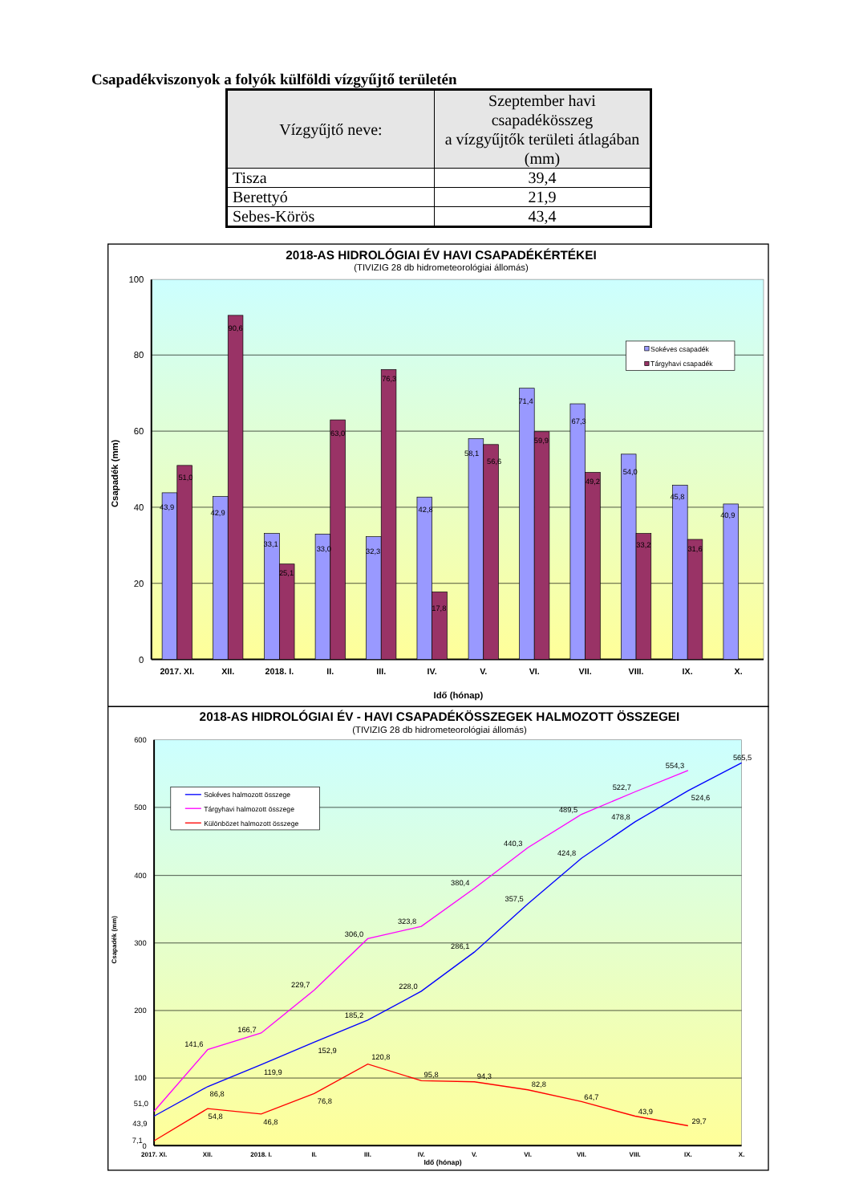Csapadékviszonyok a folyók külföldi vízgyűjtő területén
| Vízgyűjtő neve: | Szeptember havi csapadékösszeg a vízgyűjtők területi átlagában (mm) |
| --- | --- |
| Tisza | 39,4 |
| Berettyó | 21,9 |
| Sebes-Körös | 43,4 |
2018-AS HIDROLÓGIAI ÉV HAVI CSAPADÉKÉRTÉKEI
(TIVIZIG 28 db hidrometeorológiai állomás)
100
80
60
40
20
0
Csapadék (mm)
43,9
42,9
33,1
33,0
32,3
42,8
58,1
71,4
67,3
54,0
45,8
40,9
51,0
90,6
25,1
63,0
76,3
17,8
56,6
59,9
49,2
33,2
31,6
Sokéves csapadék
Tárgyhavi csapadék
2017. XI.
XII.
2018. I.
II.
III.
IV.
V.
VI.
VII.
VIII.
IX.
X.
Idő (hónap)
2018-AS HIDROLÓGIAI ÉV - HAVI CSAPADÉKÖSSZEGEK HALMOZOTT ÖSSZEGEI
(TIVIZIG 28 db hidrometeorológiai állomás)
600
500
400
300
200
100
0
Csapadék (mm)
43,9
86,8
119,9
152,9
185,2
228,0
286,1
357,5
424,8
478,8
524,6
565,5
51,0
141,6
166,7
229,7
306,0
323,8
380,4
440,3
489,5
522,7
554,3
7,1
54,8
46,8
76,8
120,8
95,8
94,3
82,8
64,7
43,9
29,7
Sokéves halmozott összege
Tárgyhavi halmozott összege
Különbözet halmozott összege
2017. XI.
XII.
2018. I.
II.
III.
IV.
V.
VI.
VII.
VIII.
IX.
X.
Idő (hónap)